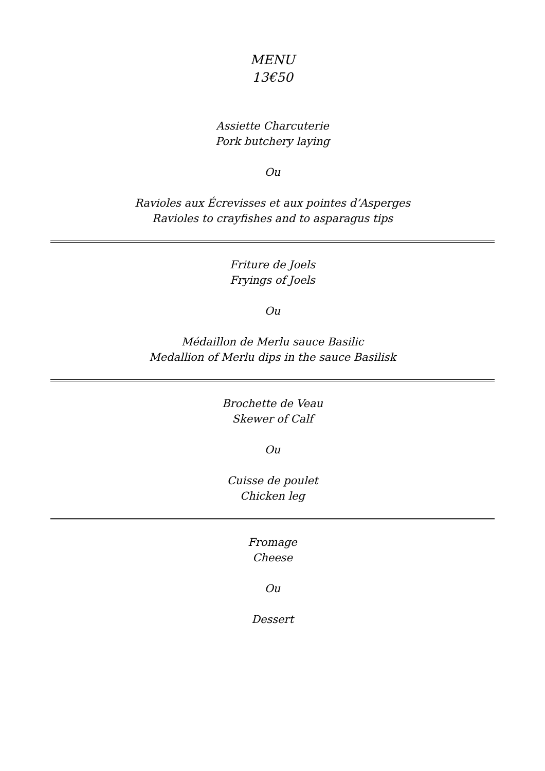MENU
13€50
Assiette Charcuterie
Pork butchery laying
Ou
Ravioles aux Écrevisses et aux pointes d’Asperges
Ravioles to crayfishes and to asparagus tips
Friture de Joels
Fryings of Joels
Ou
Médaillon de Merlu sauce Basilic
Medallion of Merlu dips in the sauce Basilisk
Brochette de Veau
Skewer of Calf
Ou
Cuisse de poulet
Chicken leg
Fromage
Cheese
Ou
Dessert